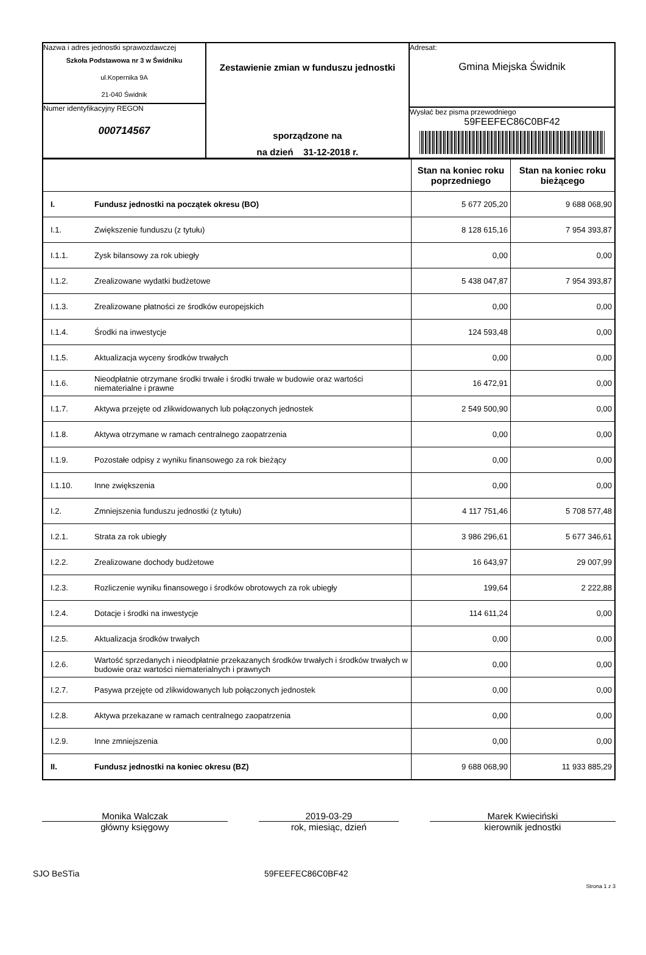| Nazwa i adres jednostki sprawozdawczej Szkoła Podstawowa nr 3 w Świdniku ul.Kopernika 9A 21-040 Świdnik Numer identyfikacyjny REGON 000714567 | Zestawienie zmian w funduszu jednostki sporządzone na na dzień 31-12-2018 r. | Adresat: Gmina Miejska Świdnik Wysłać bez pisma przewodniego 59FEEFEC86C0BF42 |
| | | Stan na koniec roku poprzedniego | Stan na koniec roku bieżącego |
| --- | --- | --- | --- |
| I. | Fundusz jednostki na początek okresu (BO) | 5 677 205,20 | 9 688 068,90 |
| I.1. | Zwiększenie funduszu (z tytułu) | 8 128 615,16 | 7 954 393,87 |
| I.1.1. | Zysk bilansowy za rok ubiegły | 0,00 | 0,00 |
| I.1.2. | Zrealizowane wydatki budżetowe | 5 438 047,87 | 7 954 393,87 |
| I.1.3. | Zrealizowane płatności ze środków europejskich | 0,00 | 0,00 |
| I.1.4. | Środki na inwestycje | 124 593,48 | 0,00 |
| I.1.5. | Aktualizacja wyceny środków trwałych | 0,00 | 0,00 |
| I.1.6. | Nieodpłatnie otrzymane środki trwałe i środki trwałe w budowie oraz wartości niematerialne i prawne | 16 472,91 | 0,00 |
| I.1.7. | Aktywa przejęte od zlikwidowanych lub połączonych jednostek | 2 549 500,90 | 0,00 |
| I.1.8. | Aktywa otrzymane w ramach centralnego zaopatrzenia | 0,00 | 0,00 |
| I.1.9. | Pozostałe odpisy z wyniku finansowego za rok bieżący | 0,00 | 0,00 |
| I.1.10. | Inne zwiększenia | 0,00 | 0,00 |
| I.2. | Zmniejszenia funduszu jednostki (z tytułu) | 4 117 751,46 | 5 708 577,48 |
| I.2.1. | Strata za rok ubiegły | 3 986 296,61 | 5 677 346,61 |
| I.2.2. | Zrealizowane dochody budżetowe | 16 643,97 | 29 007,99 |
| I.2.3. | Rozliczenie wyniku finansowego i środków obrotowych za rok ubiegły | 199,64 | 2 222,88 |
| I.2.4. | Dotacje i środki na inwestycje | 114 611,24 | 0,00 |
| I.2.5. | Aktualizacja środków trwałych | 0,00 | 0,00 |
| I.2.6. | Wartość sprzedanych i nieodpłatnie przekazanych środków trwałych i środków trwałych w budowie oraz wartości niematerialnych i prawnych | 0,00 | 0,00 |
| I.2.7. | Pasywa przejęte od zlikwidowanych lub połączonych jednostek | 0,00 | 0,00 |
| I.2.8. | Aktywa przekazane w ramach centralnego zaopatrzenia | 0,00 | 0,00 |
| I.2.9. | Inne zmniejszenia | 0,00 | 0,00 |
| II. | Fundusz jednostki na koniec okresu (BZ) | 9 688 068,90 | 11 933 885,29 |
Monika Walczak
główny księgowy
2019-03-29
rok, miesiąc, dzień
Marek Kwieciński
kierownik jednostki
SJO BeSTia 59FEEFEC86C0BF42
Strona 1 z 3